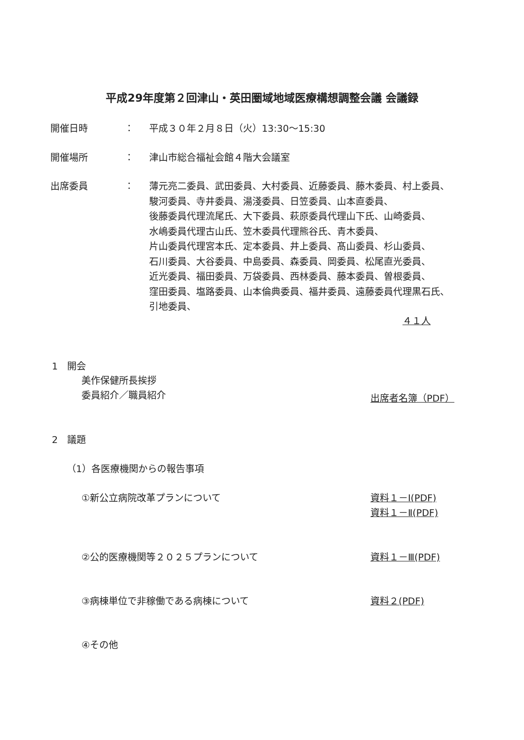平成29年度第２回津山・英田圏域地域医療構想調整会議 会議録
開催日時 ： 平成３０年２月８日（火）13:30～15:30
開催場所 ： 津山市総合福祉会館４階大会議室
出席委員 ：
薄元亮二委員、武田委員、大村委員、近藤委員、藤木委員、村上委員、
駿河委員、寺井委員、湯淺委員、日笠委員、山本直委員、
後藤委員代理流尾氏、大下委員、萩原委員代理山下氏、山崎委員、
水嶋委員代理古山氏、笠木委員代理熊谷氏、青木委員、
片山委員代理宮本氏、定本委員、井上委員、髙山委員、杉山委員、
石川委員、大谷委員、中島委員、森委員、岡委員、松尾直光委員、
近光委員、福田委員、万袋委員、西林委員、藤本委員、曽根委員、
窪田委員、塩路委員、山本倫典委員、福井委員、遠藤委員代理黒石氏、
引地委員、
４１人
1　開会
美作保健所長挨拶
委員紹介／職員紹介 出席者名簿（PDF）
2　議題
（1）各医療機関からの報告事項
①新公立病院改革プランについて 資料１－Ⅰ(PDF)
資料１－Ⅱ(PDF)
②公的医療機関等２０２５プランについて
資料１－Ⅲ(PDF)
③病棟単位で非稼働である病棟について 資料２(PDF)
④その他